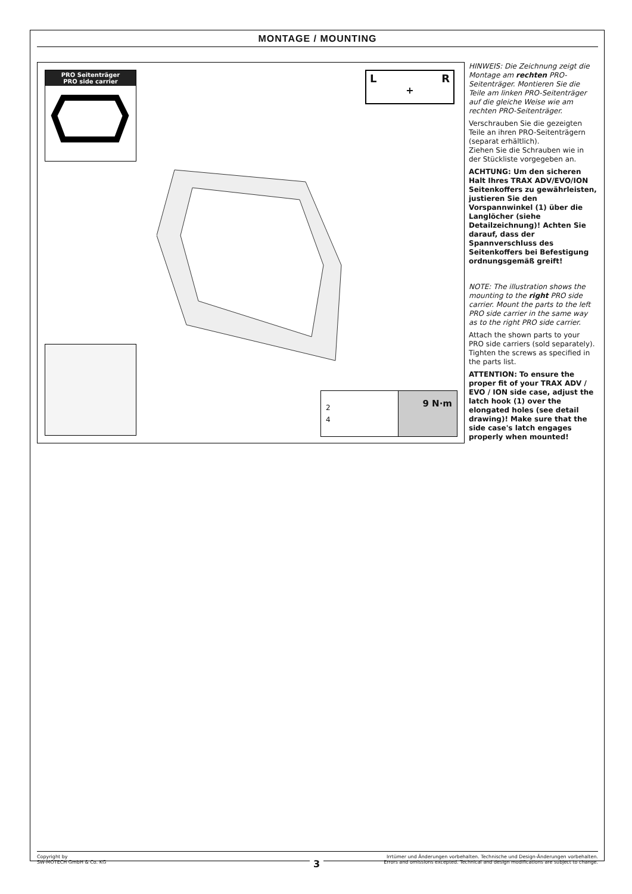MONTAGE / MOUNTING
PRO Seitenträger
PRO side carrier
L R
+
2
4
9 N·m
HINWEIS: Die Zeichnung zeigt die Montage am rechten PRO-Seitenträ­ger. Montieren Sie die Teile am linken PRO-Seitenträger auf die gleiche Weise wie am rechten PRO-Seitenträ­ger.
Verschrauben Sie die gezeigten Teile an ihren PRO-Seitenträgern (separat erhältlich).
Ziehen Sie die Schrauben wie in der Stückliste vorgegeben an.
ACHTUNG: Um den sicheren Halt Ihres TRAX ADV/EVO/ION Seitenkoffers zu gewährleisten, justieren Sie den Vorspannwinkel (1) über die Langlöcher (siehe Detailzeichnung)! Achten Sie darauf, dass der Spannverschluss des Seitenkoffers bei Befestigung ordnungsgemäß greift!
NOTE: The illustration shows the mounting to the right PRO side carrier. Mount the parts to the left PRO side carrier in the same way as to the right PRO side carrier.
Attach the shown parts to your PRO side carriers (sold separately). Tighten the screws as specified in the parts list.
ATTENTION: To ensure the proper fit of your TRAX ADV / EVO / ION side case, adjust the latch hook (1) over the elongated holes (see detail drawing)! Make sure that the side case's latch engages properly when mounted!
Copyright by
SW-MOTECH GmbH & Co. KG
Irrtümer und Änderungen vorbehalten. Technische und Design-Änderungen vorbehalten.
Errors and omissions excepted. Technical and design modifications are subject to change.
3